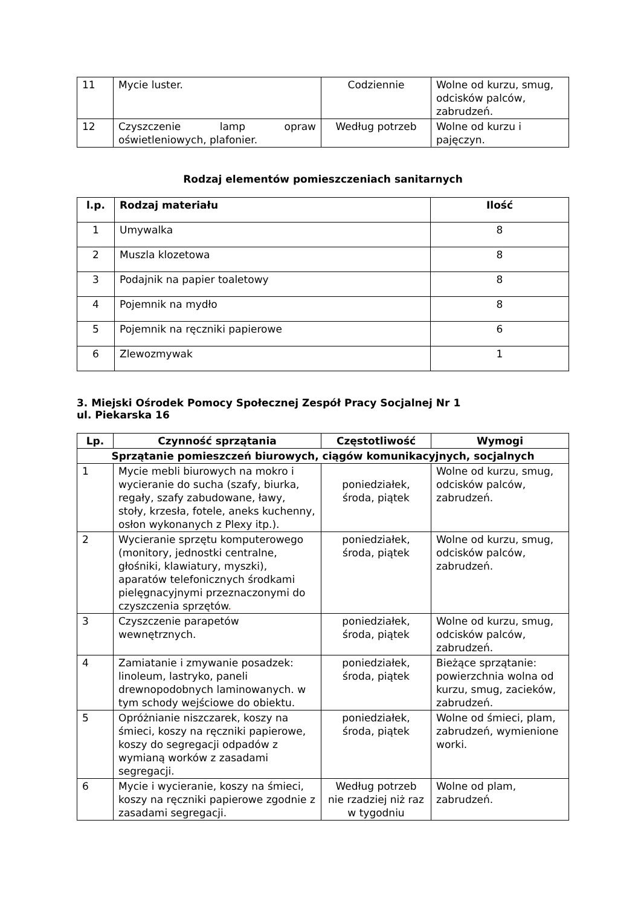| 11 | Mycie luster. | Codziennie | Wolne od kurzu, smug, odcisków palców, zabrudzeń. |
| 12 | Czyszczenie lamp opraw oświetleniowych, plafonier. | Według potrzeb | Wolne od kurzu i pajęczyn. |
Rodzaj elementów pomieszczeniach sanitarnych
| l.p. | Rodzaj materiału | Ilość |
| --- | --- | --- |
| 1 | Umywalka | 8 |
| 2 | Muszla klozetowa | 8 |
| 3 | Podajnik na papier toaletowy | 8 |
| 4 | Pojemnik na mydło | 8 |
| 5 | Pojemnik na ręczniki papierowe | 6 |
| 6 | Zlewozmywak | 1 |
3. Miejski Ośrodek Pomocy Społecznej Zespół Pracy Socjalnej Nr 1
ul. Piekarska 16
| Lp. | Czynność sprzątania | Częstotliwość | Wymogi |
| --- | --- | --- | --- |
| Sprzątanie pomieszczeń biurowych, ciągów komunikacyjnych, socjalnych | | | |
| 1 | Mycie mebli biurowych na mokro i wycieranie do sucha (szafy, biurka, regały, szafy zabudowane, ławy, stoły, krzesła, fotele, aneks kuchenny, osłon wykonanych z Plexy itp.). | poniedziałek, środa, piątek | Wolne od kurzu, smug, odcisków palców, zabrudzeń. |
| 2 | Wycieranie sprzętu komputerowego (monitory, jednostki centralne, głośniki, klawiatury, myszki), aparatów telefonicznych środkami pielęgnacyjnymi przeznaczonymi do czyszczenia sprzętów . | poniedziałek, środa, piątek | Wolne od kurzu, smug, odcisków palców, zabrudzeń. |
| 3 | Czyszczenie parapetów wewnętrznych. | poniedziałek, środa, piątek | Wolne od kurzu, smug, odcisków palców, zabrudzeń. |
| 4 | Zamiatanie i zmywanie posadzek: linoleum, lastryko, paneli drewnopodobnych laminowanych. w tym schody wejściowe do obiektu. | poniedziałek, środa, piątek | Bieżące sprzątanie: powierzchnia wolna od kurzu, smug, zacieków, zabrudzeń. |
| 5 | Opróżnianie niszczarek, koszy na śmieci, koszy na ręczniki papierowe, koszy do segregacji odpadów z wymianą worków z zasadami segregacji. | poniedziałek, środa, piątek | Wolne od śmieci, plam, zabrudzeń, wymienione worki. |
| 6 | Mycie i wycieranie, koszy na śmieci, koszy na ręczniki papierowe zgodnie z zasadami segregacji. | Według potrzeb nie rzadziej niż raz w tygodniu | Wolne od plam, zabrudzeń. |